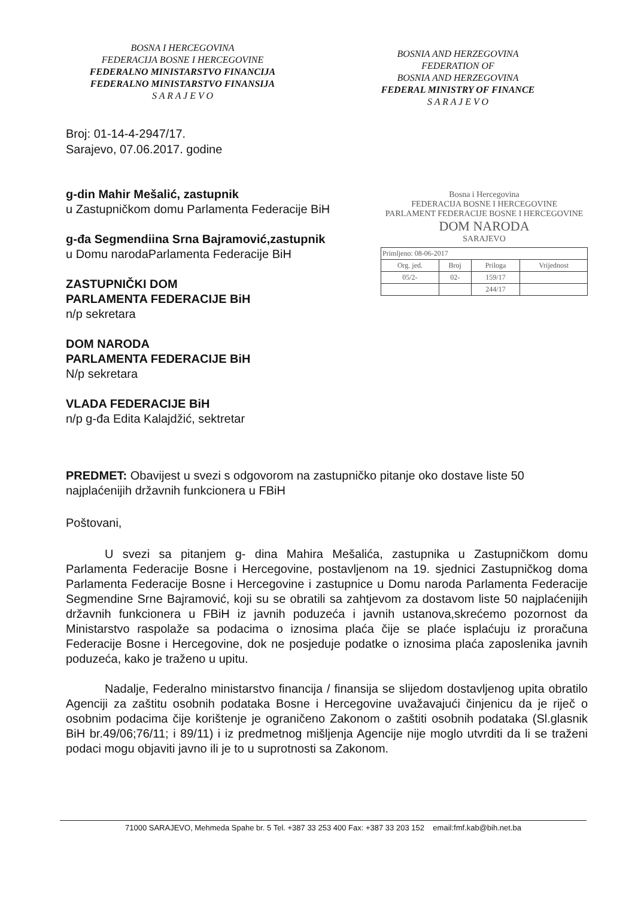BOSNA I HERCEGOVINA
FEDERACIJA BOSNE I HERCEGOVINE
FEDERALNO MINISTARSTVO FINANCIJA
FEDERALNO MINISTARSTVO FINANSIJA
S A R A J E V O
BOSNIA AND HERZEGOVINA
FEDERATION OF
BOSNIA AND HERZEGOVINA
FEDERAL MINISTRY OF FINANCE
S A R A J E V O
Broj: 01-14-4-2947/17.
Sarajevo, 07.06.2017. godine
g-din Mahir Mešalić, zastupnik
u Zastupničkom domu Parlamenta Federacije BiH
g-đa Segmendiina Srna Bajramović,zastupnik
u Domu narodaParlamenta Federacije BiH
ZASTUPNIČKI DOM
PARLAMENTA FEDERACIJE BiH
n/p sekretara
DOM NARODA
PARLAMENTA FEDERACIJE BiH
N/p sekretara
VLADA FEDERACIJE BiH
n/p g-đa Edita Kalajdžić, sektretar
Bosna i Hercegovina
FEDERACIJA BOSNE I HERCEGOVINE
PARLAMENT FEDERACIJE BOSNE I HERCEGOVINE
DOM NARODA
SARAJEVO
| Primljeno: 08-06-2017 | | | |
| Org. jed. | Broj | Priloga | Vrijednost |
| 05/2- | 02- | 159/17 | |
| | | 244/17 | |
PREDMET: Obavijest u svezi s odgovorom na zastupničko pitanje oko dostave liste 50 najplaćenijih državnih funkcionera u FBiH
Poštovani,
U svezi sa pitanjem g- dina Mahira Mešalića, zastupnika u Zastupničkom domu Parlamenta Federacije Bosne i Hercegovine, postavljenom na 19. sjednici Zastupničkog doma Parlamenta Federacije Bosne i Hercegovine i zastupnice u Domu naroda Parlamenta Federacije Segmendine Srne Bajramović, koji su se obratili sa zahtjevom za dostavom liste 50 najplaćenijih državnih funkcionera u FBiH iz javnih poduzeća i javnih ustanova,skrećemo pozornost da Ministarstvo raspolaže sa podacima o iznosima plaća čije se plaće isplaćuju iz proračuna Federacije Bosne i Hercegovine, dok ne posjeduje podatke o iznosima plaća zaposlenika javnih poduzeća, kako je traženo u upitu.
Nadalje, Federalno ministarstvo financija / finansija se slijedom dostavljenog upita obratilo Agenciji za zaštitu osobnih podataka Bosne i Hercegovine uvažavajući činjenicu da je riječ o osobnim podacima čije korištenje je ograničeno Zakonom o zaštiti osobnih podataka (Sl.glasnik BiH br.49/06;76/11; i 89/11) i iz predmetnog mišljenja Agencije nije moglo utvrditi da li se traženi podaci mogu objaviti javno ili je to u suprotnosti sa Zakonom.
71000 SARAJEVO, Mehmeda Spahe br. 5 Tel. +387 33 253 400 Fax: +387 33 203 152 email:fmf.kab@bih.net.ba